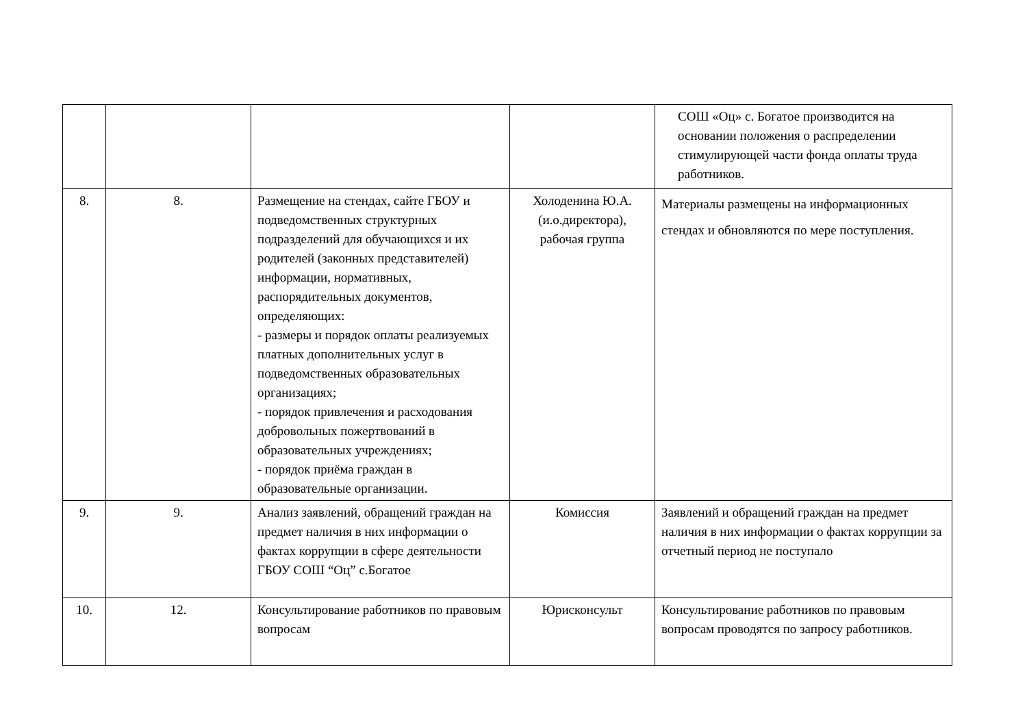| | | | | СОШ «Оц» с. Богатое производится на основании положения о распределении стимулирующей части фонда оплаты труда работников. |
| 8. | 8. | Размещение на стендах, сайте ГБОУ и подведомственных структурных подразделений для обучающихся и их родителей (законных представителей) информации, нормативных, распорядительных документов, определяющих: - размеры и порядок оплаты реализуемых платных дополнительных услуг в подведомственных образовательных организациях; - порядок привлечения и расходования добровольных пожертвований в образовательных учреждениях; - порядок приёма граждан в образовательные организации. | Холоденина Ю.А. (и.о.директора), рабочая группа | Материалы размещены на информационных стендах и обновляются по мере поступления. |
| 9. | 9. | Анализ заявлений, обращений граждан на предмет наличия в них информации о фактах коррупции в сфере деятельности ГБОУ СОШ “Оц” с.Богатое | Комиссия | Заявлений и обращений граждан на предмет наличия в них информации о фактах коррупции за отчетный период не поступало |
| 10. | 12. | Консультирование работников по правовым вопросам | Юрисконсульт | Консультирование работников по правовым вопросам проводятся по запросу работников. |